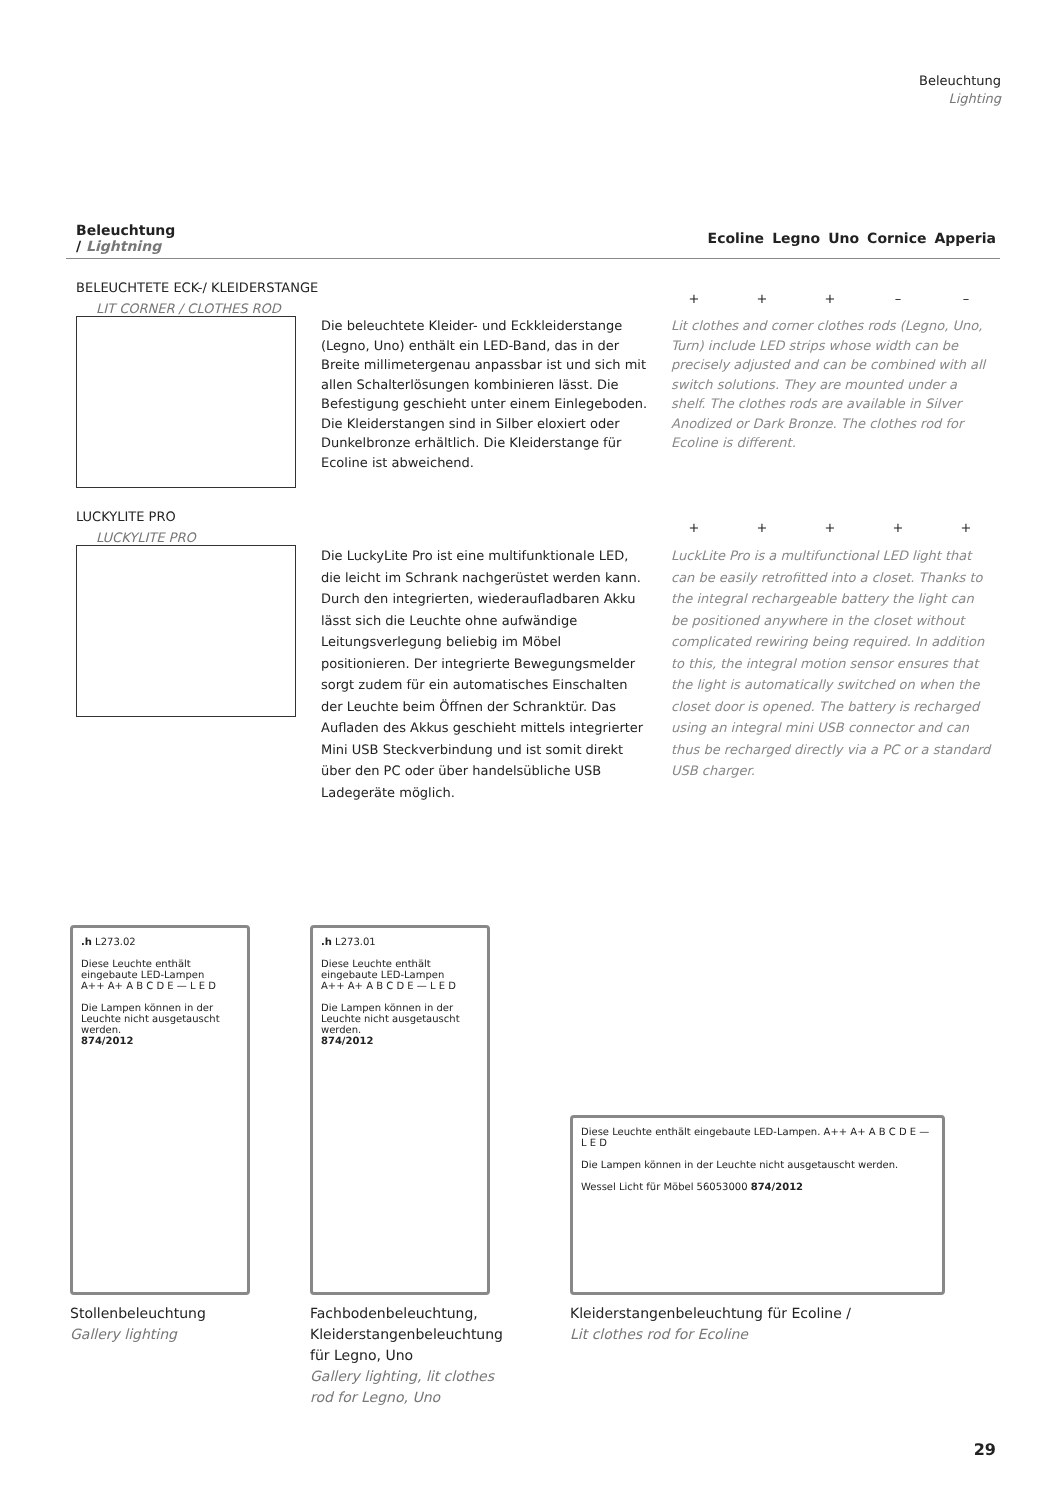Beleuchtung
Lighting
| Beleuchtung / Lightning | | Ecoline | Legno | Uno | Cornice | Apperia |
| --- | --- | --- | --- | --- | --- | --- |
BELEUCHTETE ECK-/ KLEIDERSTANGE
LIT CORNER / CLOTHES ROD
+ + + – –
Die beleuchtete Kleider- und Eckkleiderstange (Legno, Uno) enthält ein LED-Band, das in der Breite millimetergenau anpassbar ist und sich mit allen Schalterlösungen kombinieren lässt. Die Befestigung geschieht unter einem Einlegeboden. Die Kleiderstangen sind in Silber eloxiert oder Dunkelbronze erhältlich. Die Kleiderstange für Ecoline ist abweichend.
Lit clothes and corner clothes rods (Legno, Uno, Turn) include LED strips whose width can be precisely adjusted and can be combined with all switch solutions. They are mounted under a shelf. The clothes rods are available in Silver Anodized or Dark Bronze. The clothes rod for Ecoline is different.
LUCKYLITE PRO
LUCKYLITE PRO
+ + + + +
Die LuckyLite Pro ist eine multifunktionale LED, die leicht im Schrank nachgerüstet werden kann. Durch den integrierten, wiederaufladbaren Akku lässt sich die Leuchte ohne aufwändige Leitungsverlegung beliebig im Möbel positionieren. Der integrierte Bewegungsmelder sorgt zudem für ein automatisches Einschalten der Leuchte beim Öffnen der Schranktür. Das Aufladen des Akkus geschieht mittels integrierter Mini USB Steckverbindung und ist somit direkt über den PC oder über handelsübliche USB Ladegeräte möglich.
LuckLite Pro is a multifunctional LED light that can be easily retrofitted into a closet. Thanks to the integral rechargeable battery the light can be positioned anywhere in the closet without complicated rewiring being required. In addition to this, the integral motion sensor ensures that the light is automatically switched on when the closet door is opened. The battery is recharged using an integral mini USB connector and can thus be recharged directly via a PC or a standard USB charger.
.h L273.02
Diese Leuchte enthält eingebaute LED-Lampen
A++ A+ A B C D E — L E D
Die Lampen können in der Leuchte nicht ausgetauscht werden.
874/2012
Stollenbeleuchtung
Gallery lighting
.h L273.01
Diese Leuchte enthält eingebaute LED-Lampen
A++ A+ A B C D E — L E D
Die Lampen können in der Leuchte nicht ausgetauscht werden.
874/2012
Fachbodenbeleuchtung, Kleiderstangenbeleuchtung für Legno, Uno
Gallery lighting, lit clothes rod for Legno, Uno
Diese Leuchte enthält eingebaute LED-Lampen. A++ A+ A B C D E — L E D
Die Lampen können in der Leuchte nicht ausgetauscht werden.
Wessel Licht für Möbel 56053000 874/2012
Kleiderstangenbeleuchtung für Ecoline /
Lit clothes rod for Ecoline
29